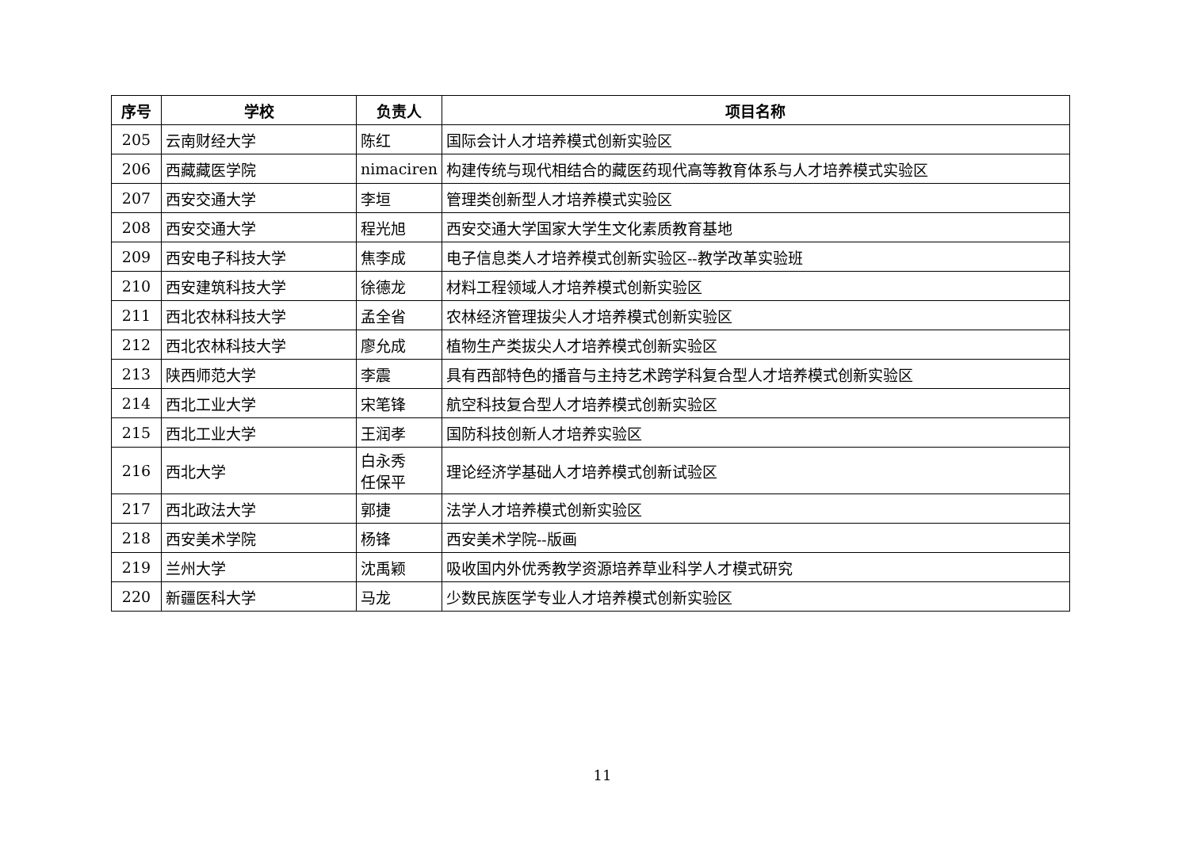| 序号 | 学校 | 负责人 | 项目名称 |
| --- | --- | --- | --- |
| 205 | 云南财经大学 | 陈红 | 国际会计人才培养模式创新实验区 |
| 206 | 西藏藏医学院 | nimaciren | 构建传统与现代相结合的藏医药现代高等教育体系与人才培养模式实验区 |
| 207 | 西安交通大学 | 李垣 | 管理类创新型人才培养模式实验区 |
| 208 | 西安交通大学 | 程光旭 | 西安交通大学国家大学生文化素质教育基地 |
| 209 | 西安电子科技大学 | 焦李成 | 电子信息类人才培养模式创新实验区--教学改革实验班 |
| 210 | 西安建筑科技大学 | 徐德龙 | 材料工程领域人才培养模式创新实验区 |
| 211 | 西北农林科技大学 | 孟全省 | 农林经济管理拔尖人才培养模式创新实验区 |
| 212 | 西北农林科技大学 | 廖允成 | 植物生产类拔尖人才培养模式创新实验区 |
| 213 | 陕西师范大学 | 李震 | 具有西部特色的播音与主持艺术跨学科复合型人才培养模式创新实验区 |
| 214 | 西北工业大学 | 宋笔锋 | 航空科技复合型人才培养模式创新实验区 |
| 215 | 西北工业大学 | 王润孝 | 国防科技创新人才培养实验区 |
| 216 | 西北大学 | 白永秀 任保平 | 理论经济学基础人才培养模式创新试验区 |
| 217 | 西北政法大学 | 郭捷 | 法学人才培养模式创新实验区 |
| 218 | 西安美术学院 | 杨锋 | 西安美术学院--版画 |
| 219 | 兰州大学 | 沈禹颖 | 吸收国内外优秀教学资源培养草业科学人才模式研究 |
| 220 | 新疆医科大学 | 马龙 | 少数民族医学专业人才培养模式创新实验区 |
11